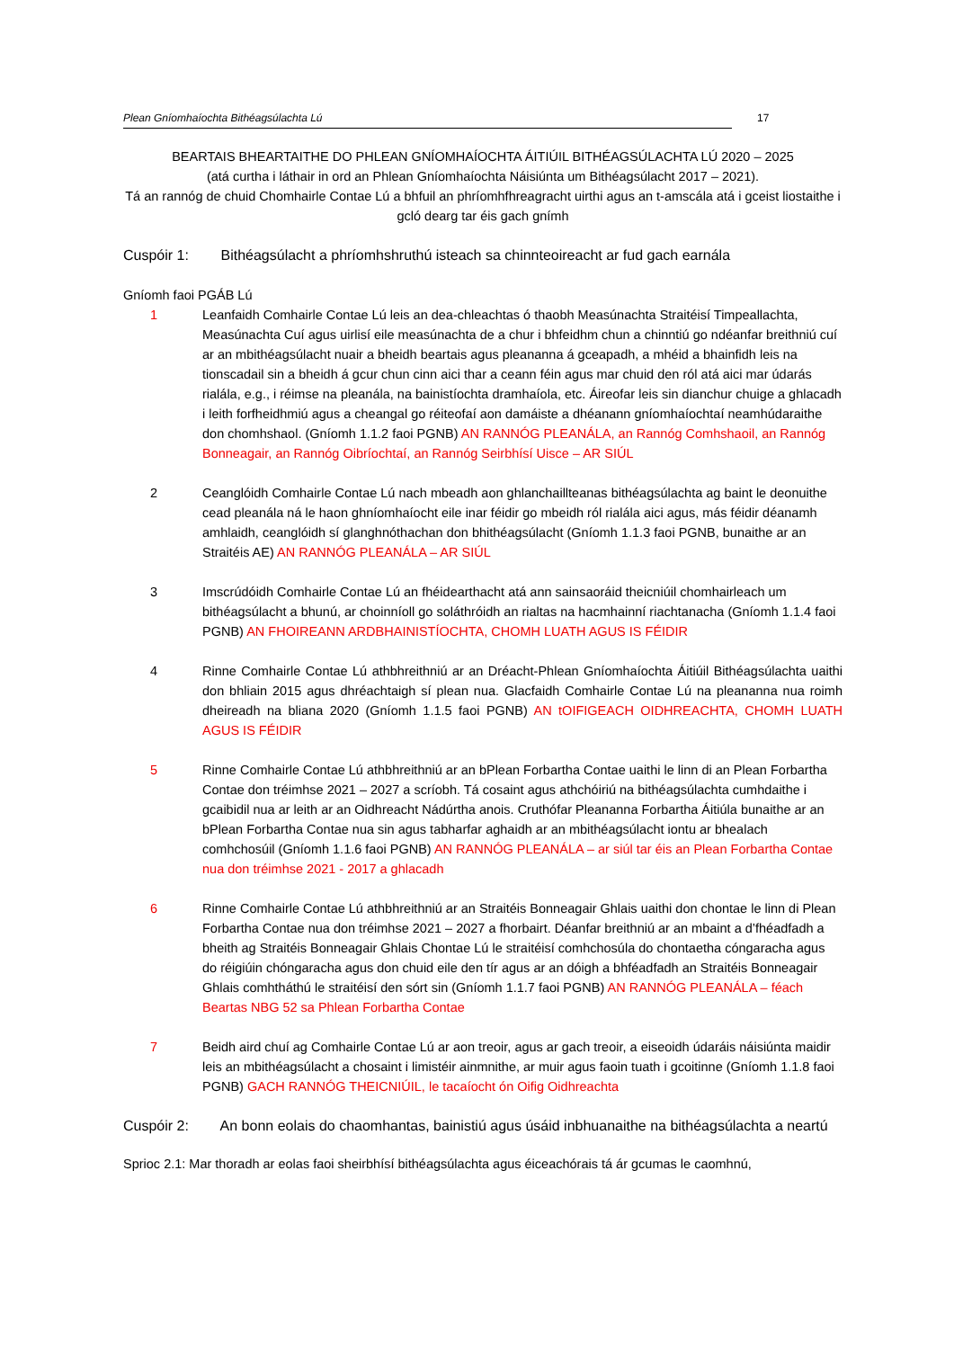Plean Gníomhaíochta Bithéagsúlachta Lú 17
BEARTAIS BHEARTAITHE DO PHLEAN GNÍOMHAÍOCHTA ÁITIÚIL BITHÉAGSÚLACHTA LÚ 2020 – 2025
(atá curtha i láthair in ord an Phlean Gníomhaíochta Náisiúnta um Bithéagsúlacht 2017 – 2021).
Tá an rannóg de chuid Chomhairle Contae Lú a bhfuil an phríomhfhreagracht uirthi agus an t-amscála atá i gceist liostaithe i gcló dearg tar éis gach gnímh
Cuspóir 1: Bithéagsúlacht a phríomhshruthú isteach sa chinnteoireacht ar fud gach earnála
Gníomh faoi PGÁB Lú
1 Leanfaidh Comhairle Contae Lú leis an dea-chleachtas ó thaobh Measúnachta Straitéisí Timpeallachta, Measúnachta Cuí agus uirlisí eile measúnachta de a chur i bhfeidhm chun a chinntiú go ndéanfar breithniú cuí ar an mbithéagsúlacht nuair a bheidh beartais agus pleananna á gceapadh, a mhéid a bhainfidh leis na tionscadail sin a bheidh á gcur chun cinn aici thar a ceann féin agus mar chuid den ról atá aici mar údarás rialála, e.g., i réimse na pleanála, na bainistíochta dramhaíola, etc. Áireofar leis sin dianchur chuige a ghlacadh i leith forfheidhmiú agus a cheangal go réiteofaí aon damáiste a dhéanann gníomhaíochtaí neamhúdaraithe don chomhshaol. (Gníomh 1.1.2 faoi PGNB) AN RANNÓG PLEANÁLA, an Rannóg Comhshaoil, an Rannóg Bonneagair, an Rannóg Oibríochtaí, an Rannóg Seirbhísí Uisce – AR SIÚL
2 Ceanglóidh Comhairle Contae Lú nach mbeadh aon ghlanchaillteanas bithéagsúlachta ag baint le deonuithe cead pleanála ná le haon ghníomhaíocht eile inar féidir go mbeidh ról rialála aici agus, más féidir déanamh amhlaidh, ceanglóidh sí glanghnóthachan don bhithéagsúlacht (Gníomh 1.1.3 faoi PGNB, bunaithe ar an Straitéis AE) AN RANNÓG PLEANÁLA – AR SIÚL
3 Imscrúdóidh Comhairle Contae Lú an fhéidearthacht atá ann sainsaoráid theicniúil chomhairleach um bithéagsúlacht a bhunú, ar choinníoll go soláthróidh an rialtas na hacmhainní riachtanacha (Gníomh 1.1.4 faoi PGNB) AN FHOIREANN ARDBHAINISTÍOCHTA, CHOMH LUATH AGUS IS FÉIDIR
4 Rinne Comhairle Contae Lú athbhreithniú ar an Dréacht-Phlean Gníomhaíochta Áitiúil Bithéagsúlachta uaithi don bhliain 2015 agus dhréachtaigh sí plean nua. Glacfaidh Comhairle Contae Lú na pleananna nua roimh dheireadh na bliana 2020 (Gníomh 1.1.5 faoi PGNB) AN tOIFIGEACH OIDHREACHTA, CHOMH LUATH AGUS IS FÉIDIR
5 Rinne Comhairle Contae Lú athbhreithniú ar an bPlean Forbartha Contae uaithi le linn di an Plean Forbartha Contae don tréimhse 2021 – 2027 a scríobh. Tá cosaint agus athchóiriú na bithéagsúlachta cumhdaithe i gcaibidil nua ar leith ar an Oidhreacht Nádúrtha anois. Cruthófar Pleananna Forbartha Áitiúla bunaithe ar an bPlean Forbartha Contae nua sin agus tabharfar aghaidh ar an mbithéagsúlacht iontu ar bhealach comhchosúil (Gníomh 1.1.6 faoi PGNB) AN RANNÓG PLEANÁLA – ar siúl tar éis an Plean Forbartha Contae nua don tréimhse 2021 - 2017 a ghlacadh
6 Rinne Comhairle Contae Lú athbhreithniú ar an Straitéis Bonneagair Ghlais uaithi don chontae le linn di Plean Forbartha Contae nua don tréimhse 2021 – 2027 a fhorbairt. Déanfar breithniú ar an mbaint a d’fhéadfadh a bheith ag Straitéis Bonneagair Ghlais Chontae Lú le straitéisí comhchosúla do chontaetha cóngaracha agus do réigiúin chóngaracha agus don chuid eile den tír agus ar an dóigh a bhféadfadh an Straitéis Bonneagair Ghlais comhtháthú le straitéisí den sórt sin (Gníomh 1.1.7 faoi PGNB) AN RANNÓG PLEANÁLA – féach Beartas NBG 52 sa Phlean Forbartha Contae
7 Beidh aird chuí ag Comhairle Contae Lú ar aon treoir, agus ar gach treoir, a eiseoidh údaráis náisiúnta maidir leis an mbithéagsúlacht a chosaint i limistéir ainmnithe, ar muir agus faoin tuath i gcoitinne (Gníomh 1.1.8 faoi PGNB) GACH RANNÓG THEICNIÚIL, le tacaíocht ón Oifig Oidhreachta
Cuspóir 2: An bonn eolais do chaomhantas, bainistiú agus úsáid inbhuanaithe na bithéagsúlachta a neartú
Sprioc 2.1: Mar thoradh ar eolas faoi sheirbhísí bithéagsúlachta agus éiceachórais tá ár gcumas le caomhnú,